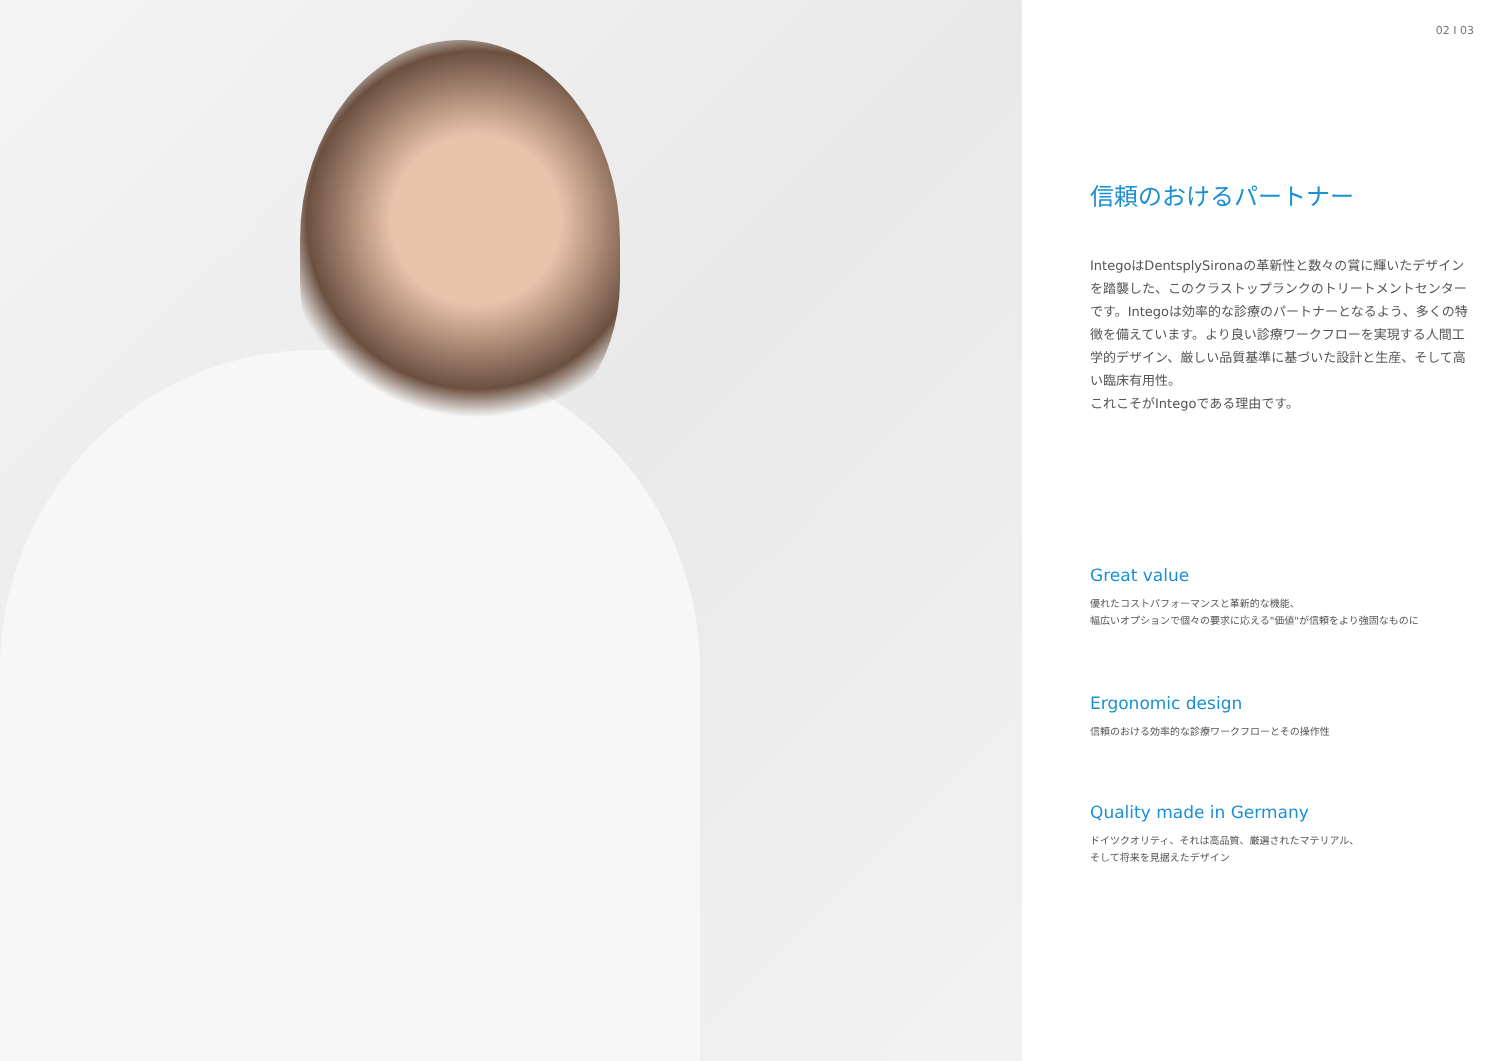02 I 03
信頼のおけるパートナー
IntegoはDentsplySironaの革新性と数々の賞に輝いたデザインを踏襲した、このクラストップランクのトリートメントセンターです。Integoは効率的な診療のパートナーとなるよう、多くの特徴を備えています。より良い診療ワークフローを実現する人間工学的デザイン、厳しい品質基準に基づいた設計と生産、そして高い臨床有用性。
これこそがIntegoである理由です。
Great value
優れたコストパフォーマンスと革新的な機能、
幅広いオプションで個々の要求に応える"価値"が信頼をより強固なものに
Ergonomic design
信頼のおける効率的な診療ワークフローとその操作性
Quality made in Germany
ドイツクオリティ、それは高品質、厳選されたマテリアル、
そして将来を見据えたデザイン